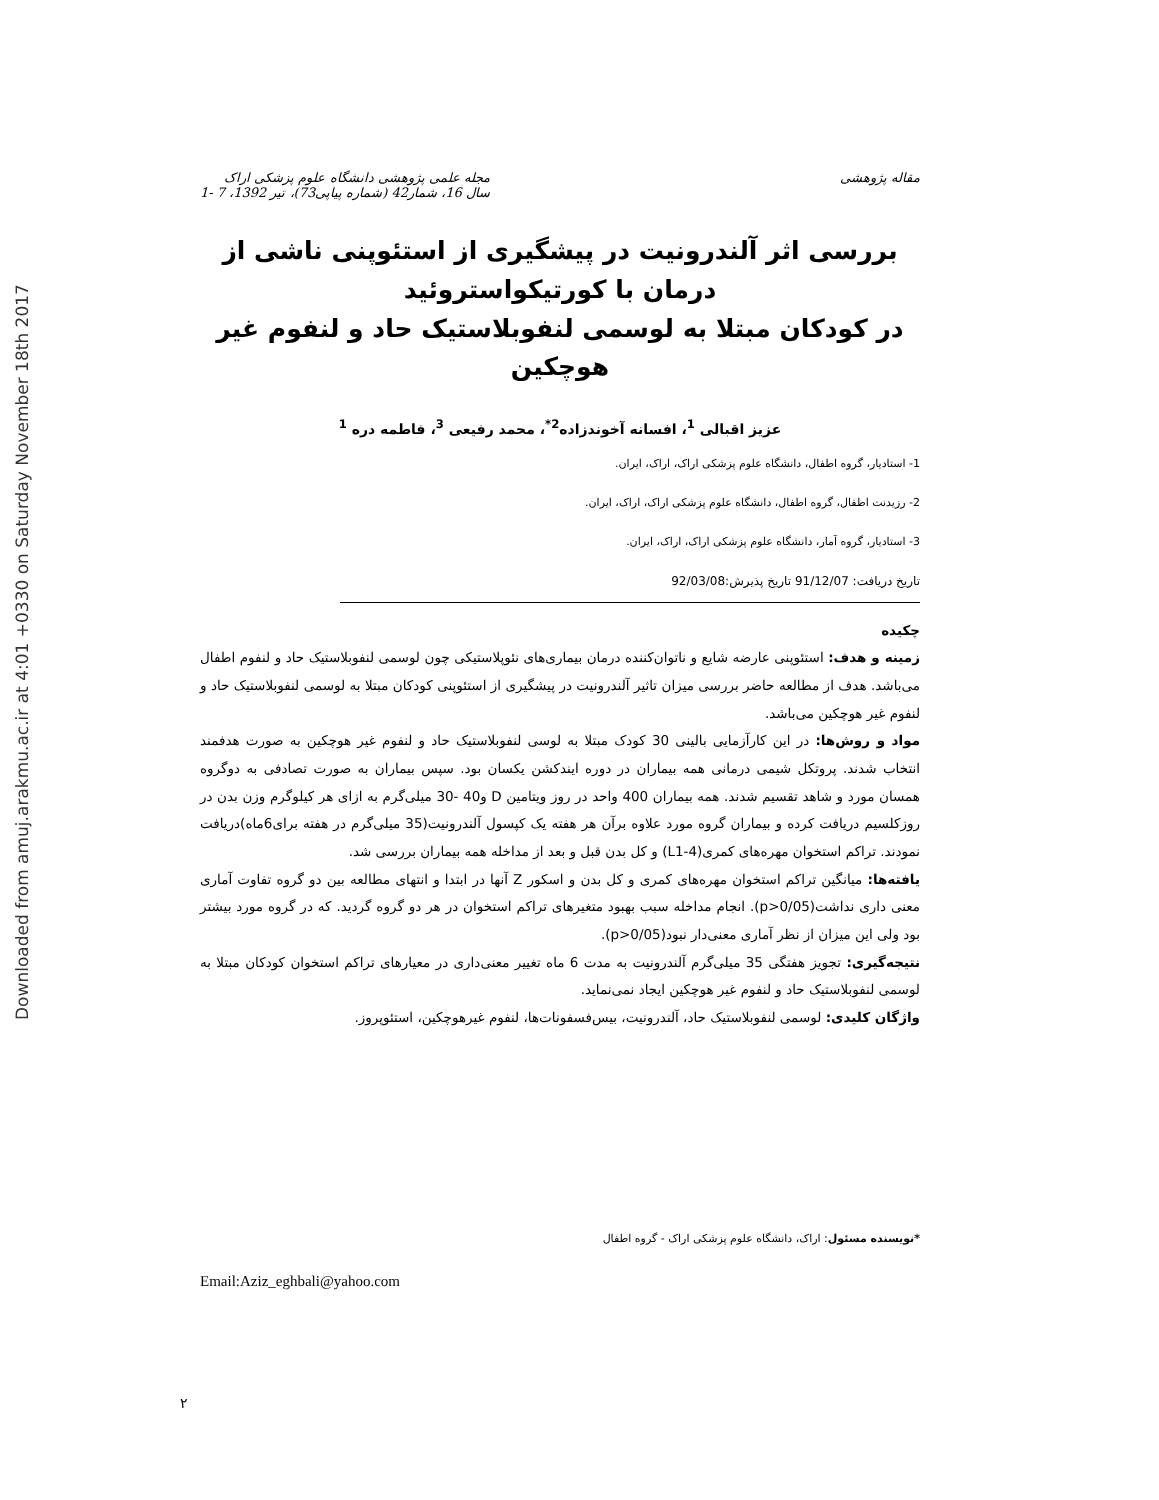Downloaded from amuj.arakmu.ac.ir at 4:01 +0330 on Saturday November 18th 2017
مقاله پژوهشی مجله علمی پژوهشی دانشگاه علوم پزشکی اراک
سال 16، شمار42 (شماره پیاپی73)، تیر 1392، 7 -1
بررسی اثر آلندرونیت در پیشگیری از استئوپنی ناشی از درمان با کورتیکواستروئید
در کودکان مبتلا به لوسمی لنفوبلاستیک حاد و لنفوم غیر هوچکین
عزیز اقبالی <sup>1</sup>، افسانه آخوندزاده<sup>2*</sup>، محمد رفیعی <sup>3</sup>، فاطمه دره <sup>1</sup>
1- استادیار، گروه اطفال، دانشگاه علوم پزشکی اراک، اراک، ایران.
2- رزیدنت اطفال، گروه اطفال، دانشگاه علوم پزشکی اراک، اراک، ایران.
3- استادیار، گروه آمار، دانشگاه علوم پزشکی اراک، اراک، ایران.
تاریخ دریافت: 91/12/07 تاریخ پذیرش:92/03/08
چکیده
زمینه و هدف: استئوپنی عارضه شایع و ناتوان‌کننده درمان بیماری‌های نئوپلاستیکی چون لوسمی لنفوبلاستیک حاد و لنفوم اطفال می‌باشد. هدف از مطالعه حاضر بررسی میزان تاثیر آلندرونیت در پیشگیری از استئوپنی کودکان مبتلا به لوسمی لنفوبلاستیک حاد و لنفوم غیر هوچکین می‌باشد.
مواد و روش‌ها: در این کارآزمایی بالینی 30 کودک مبتلا به لوسی لنفوبلاستیک حاد و لنفوم غیر هوچکین به صورت هدفمند انتخاب شدند. پروتکل شیمی درمانی همه بیماران در دوره ایندکشن یکسان بود. سپس بیماران به صورت تصادفی به دوگروه همسان مورد و شاهد تقسیم شدند. همه بیماران 400 واحد در روز ویتامین D و40 -30 میلی‌گرم به ازای هر کیلوگرم وزن بدن در روزکلسیم دریافت کرده و بیماران گروه مورد علاوه برآن هر هفته یک کپسول آلندرونیت(35 میلی‌گرم در هفته برای6ماه)دریافت نمودند. تراکم استخوان مهره‌های کمری(L1-4) و کل بدن قبل و بعد از مداخله همه بیماران بررسی شد.
یافته‌ها: میانگین تراکم استخوان مهره‌های کمری و کل بدن و اسکور Z آنها در ابتدا و انتهای مطالعه بین دو گروه تفاوت آماری معنی داری نداشت(p>0/05). انجام مداخله سبب بهبود متغیرهای تراکم استخوان در هر دو گروه گردید. که در گروه مورد بیشتر بود ولی این میزان از نظر آماری معنی‌دار نبود(p>0/05).
نتیجه‌گیری: تجویز هفتگی 35 میلی‌گرم آلندرونیت به مدت 6 ماه تغییر معنی‌داری در معیارهای تراکم استخوان کودکان مبتلا به لوسمی لنفوبلاستیک حاد و لنفوم غیر هوچکین ایجاد نمی‌نماید.
واژگان کلیدی: لوسمی لنفوبلاستیک حاد، آلندرونیت، بیس‌فسفونات‌ها، لنفوم غیرهوچکین، استئوپروز.
*نویسنده مسئول: اراک، دانشگاه علوم پزشکی اراک - گروه اطفال
Email:Aziz_eghbali@yahoo.com
۲